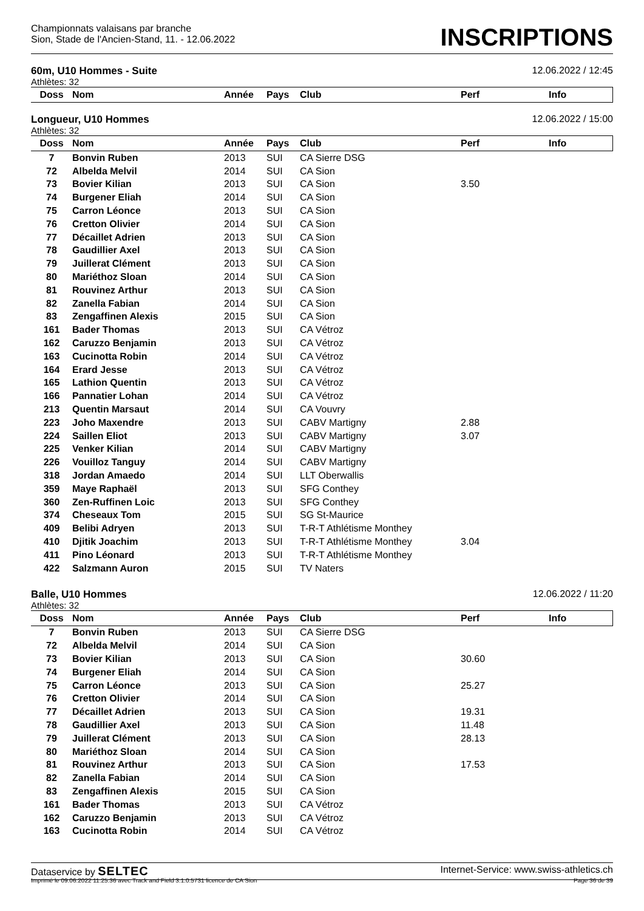Championnats valaisans par branche
Sion, Stade de l'Ancien-Stand, 11. - 12.06.2022
INSCRIPTIONS
60m, U10 Hommes - Suite 12.06.2022 / 12:45
Athlètes: 32
| Doss | Nom | Année | Pays | Club | Perf | Info |
| --- | --- | --- | --- | --- | --- | --- |
Longueur, U10 Hommes 12.06.2022 / 15:00
Athlètes: 32
| Doss | Nom | Année | Pays | Club | Perf | Info |
| --- | --- | --- | --- | --- | --- | --- |
| 7 | Bonvin Ruben | 2013 | SUI | CA Sierre DSG | | |
| 72 | Albelda Melvil | 2014 | SUI | CA Sion | | |
| 73 | Bovier Kilian | 2013 | SUI | CA Sion | 3.50 | |
| 74 | Burgener Eliah | 2014 | SUI | CA Sion | | |
| 75 | Carron Léonce | 2013 | SUI | CA Sion | | |
| 76 | Cretton Olivier | 2014 | SUI | CA Sion | | |
| 77 | Décaillet Adrien | 2013 | SUI | CA Sion | | |
| 78 | Gaudillier Axel | 2013 | SUI | CA Sion | | |
| 79 | Juillerat Clément | 2013 | SUI | CA Sion | | |
| 80 | Mariéthoz Sloan | 2014 | SUI | CA Sion | | |
| 81 | Rouvinez Arthur | 2013 | SUI | CA Sion | | |
| 82 | Zanella Fabian | 2014 | SUI | CA Sion | | |
| 83 | Zengaffinen Alexis | 2015 | SUI | CA Sion | | |
| 161 | Bader Thomas | 2013 | SUI | CA Vétroz | | |
| 162 | Caruzzo Benjamin | 2013 | SUI | CA Vétroz | | |
| 163 | Cucinotta Robin | 2014 | SUI | CA Vétroz | | |
| 164 | Erard Jesse | 2013 | SUI | CA Vétroz | | |
| 165 | Lathion Quentin | 2013 | SUI | CA Vétroz | | |
| 166 | Pannatier Lohan | 2014 | SUI | CA Vétroz | | |
| 213 | Quentin Marsaut | 2014 | SUI | CA Vouvry | | |
| 223 | Joho Maxendre | 2013 | SUI | CABV Martigny | 2.88 | |
| 224 | Saillen Eliot | 2013 | SUI | CABV Martigny | 3.07 | |
| 225 | Venker Kilian | 2014 | SUI | CABV Martigny | | |
| 226 | Vouilloz Tanguy | 2014 | SUI | CABV Martigny | | |
| 318 | Jordan Amaedo | 2014 | SUI | LLT Oberwallis | | |
| 359 | Maye Raphaël | 2013 | SUI | SFG Conthey | | |
| 360 | Zen-Ruffinen Loic | 2013 | SUI | SFG Conthey | | |
| 374 | Cheseaux Tom | 2015 | SUI | SG St-Maurice | | |
| 409 | Belibi Adryen | 2013 | SUI | T-R-T Athlétisme Monthey | | |
| 410 | Djitik Joachim | 2013 | SUI | T-R-T Athlétisme Monthey | 3.04 | |
| 411 | Pino Léonard | 2013 | SUI | T-R-T Athlétisme Monthey | | |
| 422 | Salzmann Auron | 2015 | SUI | TV Naters | | |
Balle, U10 Hommes 12.06.2022 / 11:20
Athlètes: 32
| Doss | Nom | Année | Pays | Club | Perf | Info |
| --- | --- | --- | --- | --- | --- | --- |
| 7 | Bonvin Ruben | 2013 | SUI | CA Sierre DSG | | |
| 72 | Albelda Melvil | 2014 | SUI | CA Sion | | |
| 73 | Bovier Kilian | 2013 | SUI | CA Sion | 30.60 | |
| 74 | Burgener Eliah | 2014 | SUI | CA Sion | | |
| 75 | Carron Léonce | 2013 | SUI | CA Sion | 25.27 | |
| 76 | Cretton Olivier | 2014 | SUI | CA Sion | | |
| 77 | Décaillet Adrien | 2013 | SUI | CA Sion | 19.31 | |
| 78 | Gaudillier Axel | 2013 | SUI | CA Sion | 11.48 | |
| 79 | Juillerat Clément | 2013 | SUI | CA Sion | 28.13 | |
| 80 | Mariéthoz Sloan | 2014 | SUI | CA Sion | | |
| 81 | Rouvinez Arthur | 2013 | SUI | CA Sion | 17.53 | |
| 82 | Zanella Fabian | 2014 | SUI | CA Sion | | |
| 83 | Zengaffinen Alexis | 2015 | SUI | CA Sion | | |
| 161 | Bader Thomas | 2013 | SUI | CA Vétroz | | |
| 162 | Caruzzo Benjamin | 2013 | SUI | CA Vétroz | | |
| 163 | Cucinotta Robin | 2014 | SUI | CA Vétroz | | |
Dataservice by SELTEC Internet-Service: www.swiss-athletics.ch
Imprimé le 09.06.2022 11:25:36 avec Track and Field 3.1.0.5731 licence de CA Sion Page 36 de 39